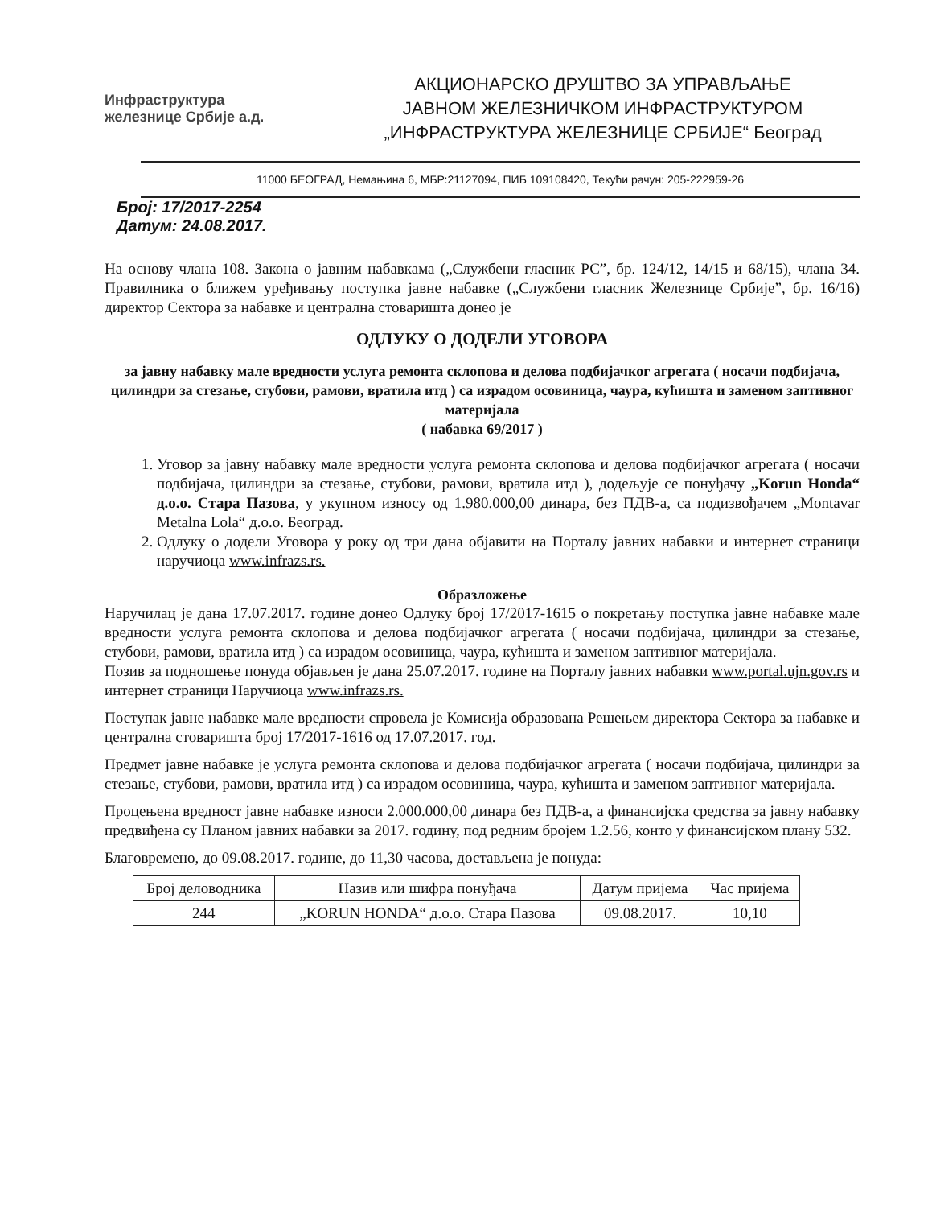Инфраструктура
железнице Србије а.д.
АКЦИОНАРСКО ДРУШТВО ЗА УПРАВЉАЊЕ
ЈАВНОМ ЖЕЛЕЗНИЧКОМ ИНФРАСТРУКТУРОМ
„ИНФРАСТРУКТУРА ЖЕЛЕЗНИЦЕ СРБИЈЕ“ Београд
11000 БЕОГРАД, Немањина 6, МБР:21127094, ПИБ 109108420, Текући рачун: 205-222959-26
Број: 17/2017-2254
Датум: 24.08.2017.
На основу члана 108. Закона о јавним набавкама („Службени гласник РС”, бр. 124/12, 14/15 и 68/15), члана 34. Правилника о ближем уређивању поступка јавне набавке („Службени гласник Железнице Србије”, бр. 16/16) директор Сектора за набавке и централна стоваришта донео је
ОДЛУКУ О ДОДЕЛИ УГОВОРА
за јавну набавку мале вредности услуга ремонта склопова и делова подбијачког агрегата ( носачи подбијача, цилиндри за стезање, стубови, рамови, вратила итд ) са израдом осовиница, чаура, кућишта и заменом заптивног материјала
( набавка 69/2017 )
1. Уговор за јавну набавку мале вредности услуга ремонта склопова и делова подбијачког агрегата ( носачи подбијача, цилиндри за стезање, стубови, рамови, вратила итд ), додељује се понуђачу „Korun Honda“ д.о.о. Стара Пазова, у укупном износу од 1.980.000,00 динара, без ПДВ-а, са подизвођачем „Montavar Metalna Lola“ д.о.о. Београд.
2. Одлуку о додели Уговора у року од три дана објавити на Порталу јавних набавки и интернет страници наручиоца www.infrazs.rs.
Образложење
Наручилац је дана 17.07.2017. године донео Одлуку број 17/2017-1615 о покретању поступка јавне набавке мале вредности услуга ремонта склопова и делова подбијачког агрегата ( носачи подбијача, цилиндри за стезање, стубови, рамови, вратила итд ) са израдом осовиница, чаура, кућишта и заменом заптивног материјала.
Позив за подношење понуда објављен је дана 25.07.2017. године на Порталу јавних набавки www.portal.ujn.gov.rs и интернет страници Наручиоца www.infrazs.rs.
Поступак јавне набавке мале вредности спровела је Комисија образована Решењем директора Сектора за набавке и централна стоваришта број 17/2017-1616 од 17.07.2017. год.
Предмет јавне набавке је услуга ремонта склопова и делова подбијачког агрегата ( носачи подбијача, цилиндри за стезање, стубови, рамови, вратила итд ) са израдом осовиница, чаура, кућишта и заменом заптивног материјала.
Процењена вредност јавне набавке износи 2.000.000,00 динара без ПДВ-а, а финансијска средства за јавну набавку предвиђена су Планом јавних набавки за 2017. годину, под редним бројем 1.2.56, конто у финансијском плану 532.
Благовремено, до 09.08.2017. године, до 11,30 часова, достављена је понуда:
| Број деловодника | Назив или шифра понуђача | Датум пријема | Час пријема |
| --- | --- | --- | --- |
| 244 | „KORUN HONDA“ д.о.о. Стара Пазова | 09.08.2017. | 10,10 |